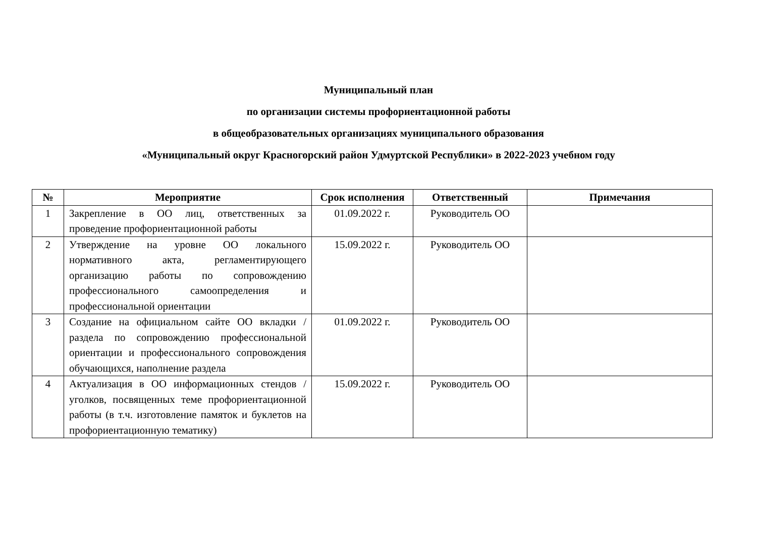Муниципальный план
по организации системы профориентационной работы
в общеобразовательных организациях муниципального образования
«Муниципальный округ Красногорский район Удмуртской Республики» в 2022-2023 учебном году
| № | Мероприятие | Срок исполнения | Ответственный | Примечания |
| --- | --- | --- | --- | --- |
| 1 | Закрепление в ОО лиц, ответственных за проведение профориентационной работы | 01.09.2022 г. | Руководитель ОО | |
| 2 | Утверждение на уровне ОО локального нормативного акта, регламентирующего организацию работы по сопровождению профессионального самоопределения и профессиональной ориентации | 15.09.2022 г. | Руководитель ОО | |
| 3 | Создание на официальном сайте ОО вкладки / раздела по сопровождению профессиональной ориентации и профессионального сопровождения обучающихся, наполнение раздела | 01.09.2022 г. | Руководитель ОО | |
| 4 | Актуализация в ОО информационных стендов / уголков, посвященных теме профориентационной работы (в т.ч. изготовление памяток и буклетов на профориентационную тематику) | 15.09.2022 г. | Руководитель ОО | |